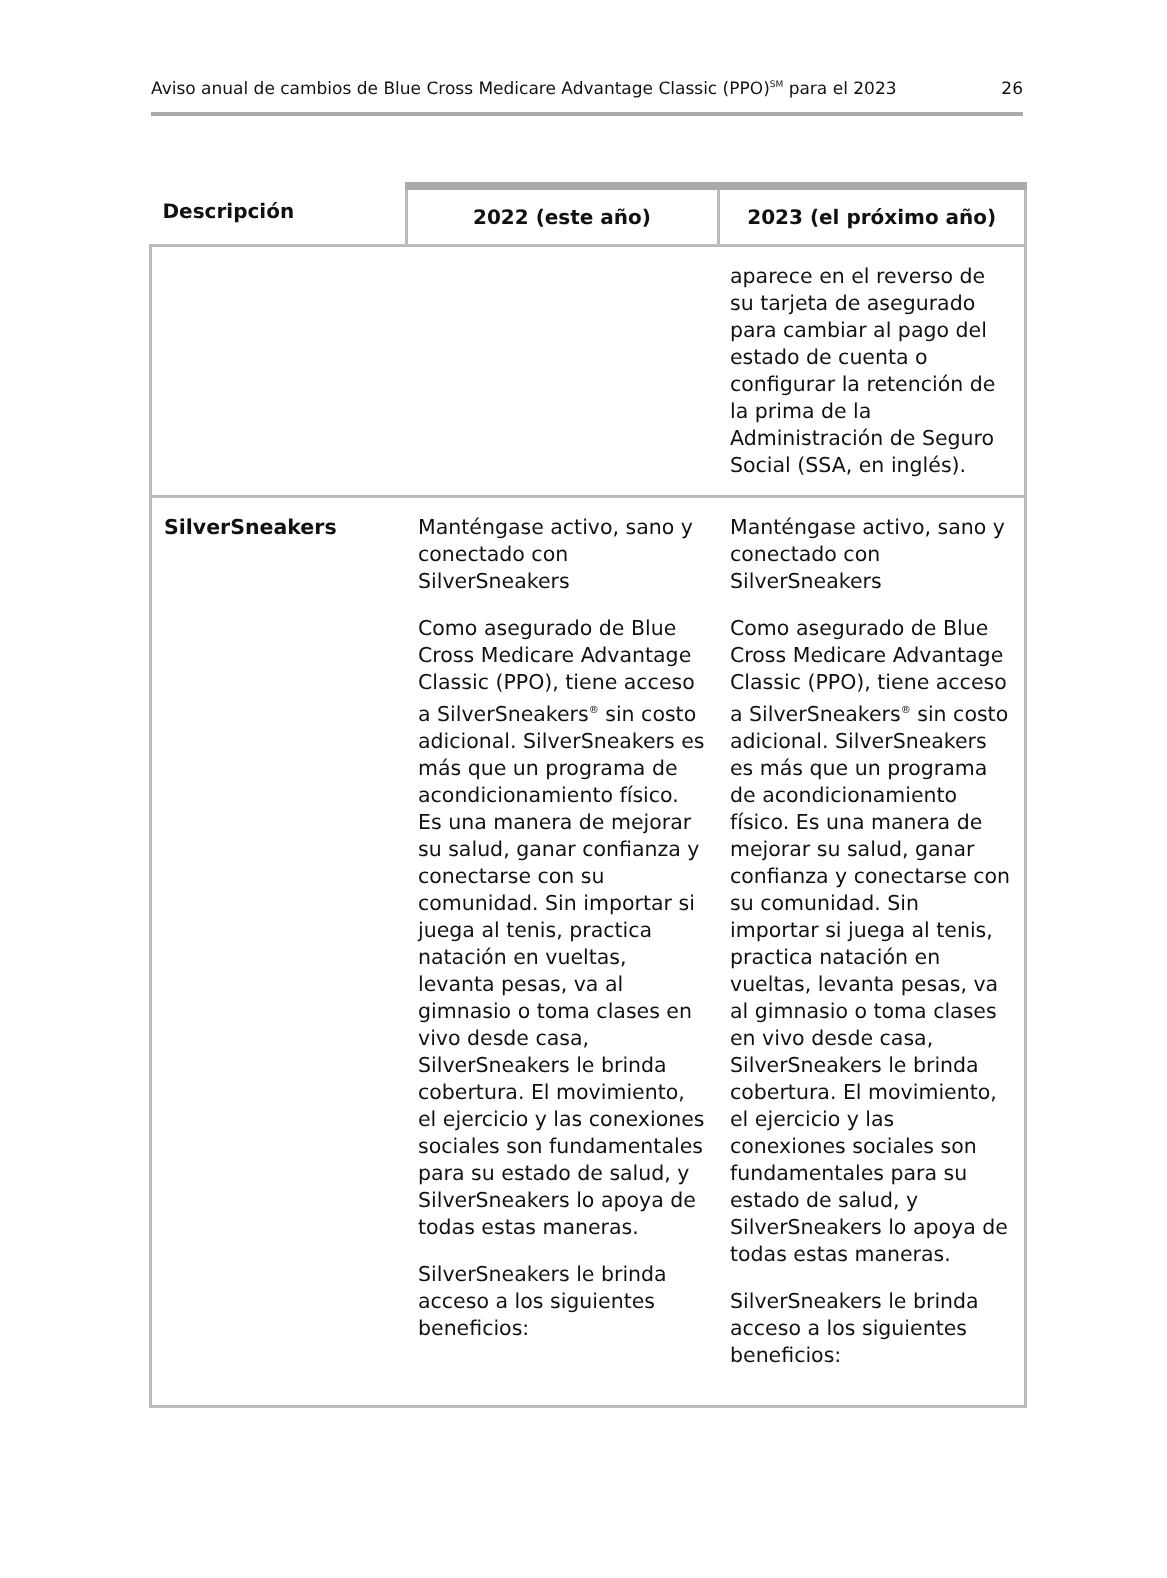Aviso anual de cambios de Blue Cross Medicare Advantage Classic (PPO)<sup>SM</sup> para el 2023 26
| Descripción | 2022 (este año) | 2023 (el próximo año) |
| --- | --- | --- |
| | | aparece en el reverso de su tarjeta de asegurado para cambiar al pago del estado de cuenta o configurar la retención de la prima de la Administración de Seguro Social (SSA, en inglés). |
| SilverSneakers | Manténgase activo, sano y conectado con SilverSneakers Como asegurado de Blue Cross Medicare Advantage Classic (PPO), tiene acceso a SilverSneakers<sup>®</sup> sin costo adicional. SilverSneakers es más que un programa de acondicionamiento físico. Es una manera de mejorar su salud, ganar confianza y conectarse con su comunidad. Sin importar si juega al tenis, practica natación en vueltas, levanta pesas, va al gimnasio o toma clases en vivo desde casa, SilverSneakers le brinda cobertura. El movimiento, el ejercicio y las conexiones sociales son fundamentales para su estado de salud, y SilverSneakers lo apoya de todas estas maneras. SilverSneakers le brinda acceso a los siguientes beneficios: | Manténgase activo, sano y conectado con SilverSneakers Como asegurado de Blue Cross Medicare Advantage Classic (PPO), tiene acceso a SilverSneakers<sup>®</sup> sin costo adicional. SilverSneakers es más que un programa de acondicionamiento físico. Es una manera de mejorar su salud, ganar confianza y conectarse con su comunidad. Sin importar si juega al tenis, practica natación en vueltas, levanta pesas, va al gimnasio o toma clases en vivo desde casa, SilverSneakers le brinda cobertura. El movimiento, el ejercicio y las conexiones sociales son fundamentales para su estado de salud, y SilverSneakers lo apoya de todas estas maneras. SilverSneakers le brinda acceso a los siguientes beneficios: |